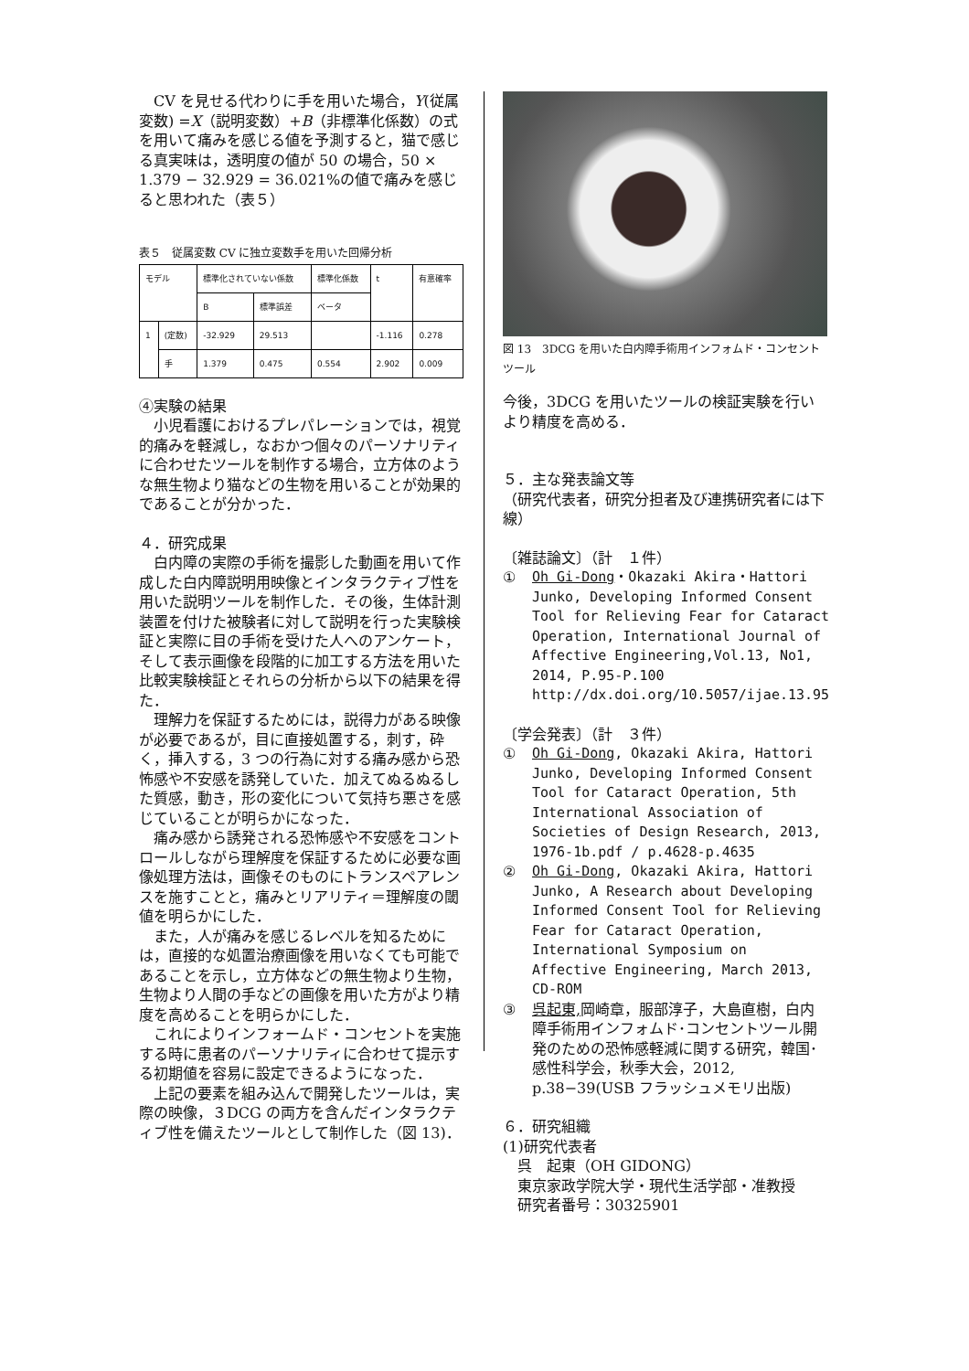CV を見せる代わりに手を用いた場合，Y(従属変数) =X（説明変数）+B（非標準化係数）の式を用いて痛みを感じる値を予測すると，猫で感じる真実味は，透明度の値が 50 の場合，50 × 1.379 − 32.929 = 36.021%の値で痛みを感じると思われた（表５）
表５　従属変数 CV に独立変数手を用いた回帰分析
| モデル | | 標準化されていない係数 | | 標準化係数 | t | 有意確率 |
| --- | --- | --- | --- | --- | --- | --- |
| | | B | 標準誤差 | ベータ | | |
| 1 | (定数) | -32.929 | 29.513 | | -1.116 | 0.278 |
| | 手 | 1.379 | 0.475 | 0.554 | 2.902 | 0.009 |
④実験の結果
小児看護におけるプレパレーションでは，視覚的痛みを軽減し，なおかつ個々のパーソナリティに合わせたツールを制作する場合，立方体のような無生物より猫などの生物を用いることが効果的であることが分かった．
４．研究成果
白内障の実際の手術を撮影した動画を用いて作成した白内障説明用映像とインタラクティブ性を用いた説明ツールを制作した．その後，生体計測装置を付けた被験者に対して説明を行った実験検証と実際に目の手術を受けた人へのアンケート，そして表示画像を段階的に加工する方法を用いた比較実験検証とそれらの分析から以下の結果を得た．
理解力を保証するためには，説得力がある映像が必要であるが，目に直接処置する，刺す，砕く，挿入する，3 つの行為に対する痛み感から恐怖感や不安感を誘発していた．加えてぬるぬるした質感，動き，形の変化について気持ち悪さを感じていることが明らかになった．
痛み感から誘発される恐怖感や不安感をコントロールしながら理解度を保証するために必要な画像処理方法は，画像そのものにトランスペアレンスを施すことと，痛みとリアリティ＝理解度の閾値を明らかにした．
また，人が痛みを感じるレベルを知るためには，直接的な処置治療画像を用いなくても可能であることを示し，立方体などの無生物より生物，生物より人間の手などの画像を用いた方がより精度を高めることを明らかにした．
これによりインフォームド・コンセントを実施する時に患者のパーソナリティに合わせて提示する初期値を容易に設定できるようになった．
上記の要素を組み込んで開発したツールは，実際の映像，３DCG の両方を含んだインタラクティブ性を備えたツールとして制作した（図 13)．
図 13　3DCG を用いた白内障手術用インフォムド・コンセントツール
今後，3DCG を用いたツールの検証実験を行いより精度を高める．
５．主な発表論文等
（研究代表者，研究分担者及び連携研究者には下線）
〔雑誌論文〕（計　１件）
① Oh Gi-Dong・Okazaki Akira・Hattori Junko, Developing Informed Consent Tool for Relieving Fear for Cataract Operation, International Journal of Affective Engineering,Vol.13, No1, 2014, P.95-P.100 http://dx.doi.org/10.5057/ijae.13.95
〔学会発表〕（計　３件）
① Oh Gi-Dong, Okazaki Akira, Hattori Junko, Developing Informed Consent Tool for Cataract Operation, 5th International Association of Societies of Design Research, 2013, 1976-1b.pdf / p.4628-p.4635
② Oh Gi-Dong, Okazaki Akira, Hattori Junko, A Research about Developing Informed Consent Tool for Relieving Fear for Cataract Operation, International Symposium on Affective Engineering, March 2013, CD-ROM
③ 呉起東, 岡崎章，服部淳子，大島直樹，白内障手術用インフォムド･コンセントツール開発のための恐怖感軽減に関する研究，韓国･感性科学会，秋季大会，2012, p.38−39(USB フラッシュメモリ出版)
６．研究組織
(1)研究代表者
　呉　起東（OH GIDONG）
　東京家政学院大学・現代生活学部・准教授
　研究者番号：30325901